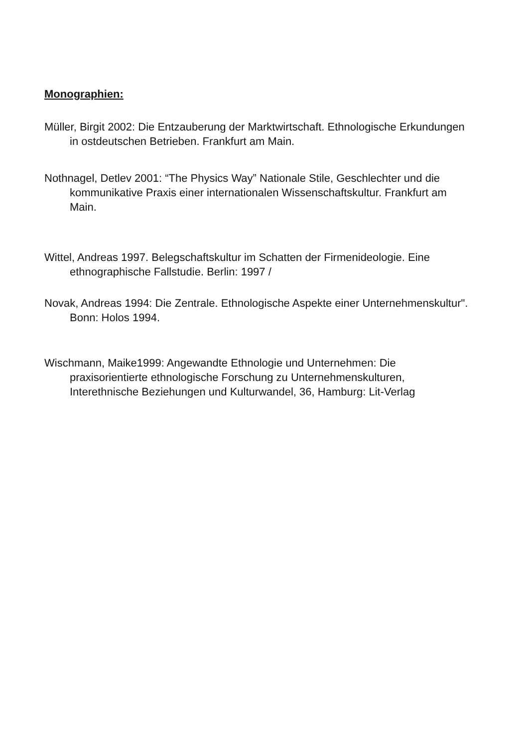Monographien:
Müller, Birgit 2002: Die Entzauberung der Marktwirtschaft. Ethnologische Erkundungen in ostdeutschen Betrieben. Frankfurt am Main.
Nothnagel, Detlev 2001: “The Physics Way” Nationale Stile, Geschlechter und die kommunikative Praxis einer internationalen Wissenschaftskultur. Frankfurt am Main.
Wittel, Andreas 1997. Belegschaftskultur im Schatten der Firmenideologie. Eine ethnographische Fallstudie. Berlin: 1997 /
Novak, Andreas 1994: Die Zentrale. Ethnologische Aspekte einer Unternehmenskultur". Bonn: Holos 1994.
Wischmann, Maike1999: Angewandte Ethnologie und Unternehmen: Die praxisorientierte ethnologische Forschung zu Unternehmenskulturen, Interethnische Beziehungen und Kulturwandel, 36, Hamburg: Lit-Verlag